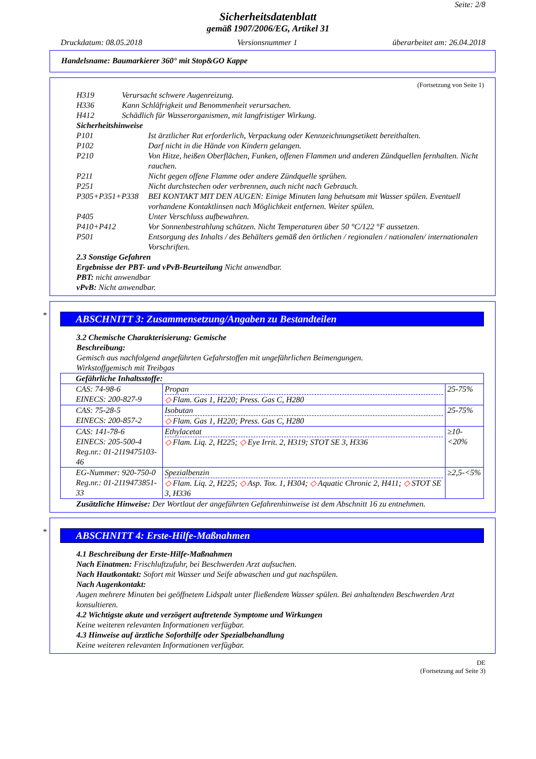Seite: 2/8
Sicherheitsdatenblatt
gemäß 1907/2006/EG, Artikel 31
Druckdatum: 08.05.2018 Versionsnummer 1 überarbeitet am: 26.04.2018
Handelsname: Baumarkierer 360° mit Stop&GO Kappe
(Fortsetzung von Seite 1)
H319 Verursacht schwere Augenreizung.
H336 Kann Schläfrigkeit und Benommenheit verursachen.
H412 Schädlich für Wasserorganismen, mit langfristiger Wirkung.
Sicherheitshinweise
P101 Ist ärztlicher Rat erforderlich, Verpackung oder Kennzeichnungsetikett bereithalten.
P102 Darf nicht in die Hände von Kindern gelangen.
P210 Von Hitze, heißen Oberflächen, Funken, offenen Flammen und anderen Zündquellen fernhalten. Nicht rauchen.
P211 Nicht gegen offene Flamme oder andere Zündquelle sprühen.
P251 Nicht durchstechen oder verbrennen, auch nicht nach Gebrauch.
P305+P351+P338 BEI KONTAKT MIT DEN AUGEN: Einige Minuten lang behutsam mit Wasser spülen. Eventuell vorhandene Kontaktlinsen nach Möglichkeit entfernen. Weiter spülen.
P405 Unter Verschluss aufbewahren.
P410+P412 Vor Sonnenbestrahlung schützen. Nicht Temperaturen über 50 °C/122 °F aussetzen.
P501 Entsorgung des Inhalts / des Behälters gemäß den örtlichen / regionalen / nationalen/ internationalen Vorschriften.
2.3 Sonstige Gefahren
Ergebnisse der PBT- und vPvB-Beurteilung Nicht anwendbar.
PBT: nicht anwendbar
vPvB: Nicht anwendbar.
*
ABSCHNITT 3: Zusammensetzung/Angaben zu Bestandteilen
3.2 Chemische Charakterisierung: Gemische
Beschreibung:
Gemisch aus nachfolgend angeführten Gefahrstoffen mit ungefährlichen Beimengungen.
Wirkstoffgemisch mit Treibgas
| Gefährliche Inhaltsstoffe: | | |
| --- | --- | --- |
| CAS: 74-98-6 EINECS: 200-827-9 | Propan ◇ Flam. Gas 1, H220; Press. Gas C, H280 | 25-75% |
| CAS: 75-28-5 EINECS: 200-857-2 | Isobutan ◇ Flam. Gas 1, H220; Press. Gas C, H280 | 25-75% |
| CAS: 141-78-6 EINECS: 205-500-4 Reg.nr.: 01-2119475103-46 | Ethylacetat ◇ Flam. Liq. 2, H225; ◇ Eye Irrit. 2, H319; STOT SE 3, H336 | ≥10-<20% |
| EG-Nummer: 920-750-0 Reg.nr.: 01-2119473851-33 | Spezialbenzin ◇ Flam. Liq. 2, H225; ◇ Asp. Tox. 1, H304; ◇ Aquatic Chronic 2, H411; ◇ STOT SE 3, H336 | ≥2,5-<5% |
Zusätzliche Hinweise: Der Wortlaut der angeführten Gefahrenhinweise ist dem Abschnitt 16 zu entnehmen.
*
ABSCHNITT 4: Erste-Hilfe-Maßnahmen
4.1 Beschreibung der Erste-Hilfe-Maßnahmen
Nach Einatmen: Frischluftzufuhr, bei Beschwerden Arzt aufsuchen.
Nach Hautkontakt: Sofort mit Wasser und Seife abwaschen und gut nachspülen.
Nach Augenkontakt:
Augen mehrere Minuten bei geöffnetem Lidspalt unter fließendem Wasser spülen. Bei anhaltenden Beschwerden Arzt konsultieren.
4.2 Wichtigste akute und verzögert auftretende Symptome und Wirkungen
Keine weiteren relevanten Informationen verfügbar.
4.3 Hinweise auf ärztliche Soforthilfe oder Spezialbehandlung
Keine weiteren relevanten Informationen verfügbar.
DE
(Fortsetzung auf Seite 3)